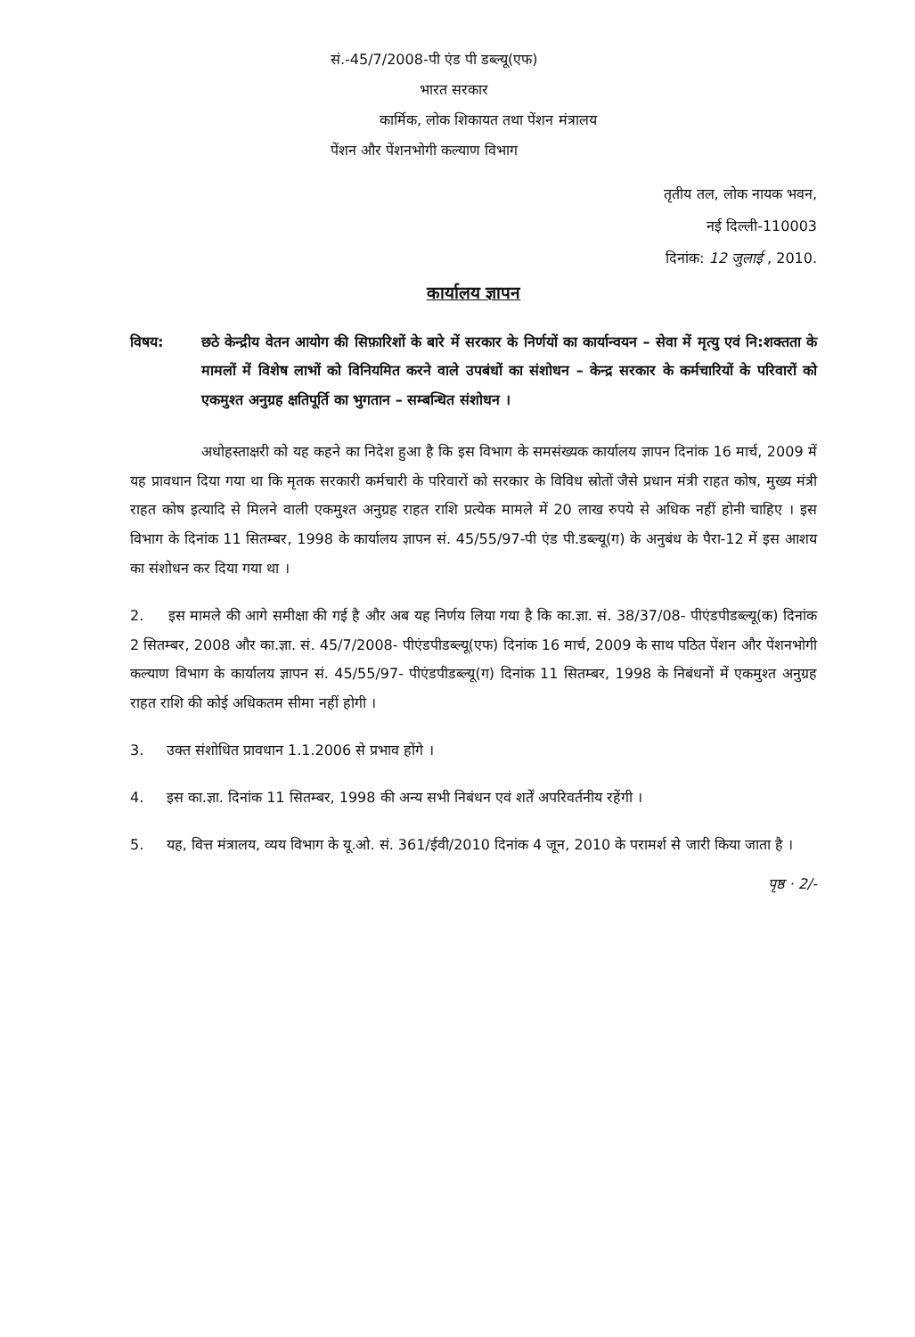सं.-45/7/2008-पी एंड पी डब्ल्यू(एफ)
भारत सरकार
कार्मिक, लोक शिकायत तथा पेंशन मंत्रालय
पेंशन और पेंशनभोगी कल्याण विभाग
तृतीय तल, लोक नायक भवन,
नई दिल्ली-110003
दिनांक: 12 जुलाई , 2010.
कार्यालय ज्ञापन
विषय: छठे केन्द्रीय वेतन आयोग की सिफ़ारिशों के बारे में सरकार के निर्णयों का कार्यान्वयन – सेवा में मृत्यु एवं नि:शक्तता के मामलों में विशेष लाभों को विनियमित करने वाले उपबंधों का संशोधन – केन्द्र सरकार के कर्मचारियों के परिवारों को एकमुश्त अनुग्रह क्षतिपूर्ति का भुगतान – सम्बन्धित संशोधन ।
अधोहस्ताक्षरी को यह कहने का निदेश हुआ है कि इस विभाग के समसंख्यक कार्यालय ज्ञापन दिनांक 16 मार्च, 2009 में यह प्रावधान दिया गया था कि मृतक सरकारी कर्मचारी के परिवारों को सरकार के विविध स्रोतों जैसे प्रधान मंत्री राहत कोष, मुख्य मंत्री राहत कोष इत्यादि से मिलने वाली एकमुश्त अनुग्रह राहत राशि प्रत्येक मामले में 20 लाख रुपये से अधिक नहीं होनी चाहिए । इस विभाग के दिनांक 11 सितम्बर, 1998 के कार्यालय ज्ञापन सं. 45/55/97-पी एंड पी.डब्ल्यू(ग) के अनुबंध के पैरा-12 में इस आशय का संशोधन कर दिया गया था ।
2. इस मामले की आगे समीक्षा की गई है और अब यह निर्णय लिया गया है कि का.ज्ञा. सं. 38/37/08- पीएंडपीडब्ल्यू(क) दिनांक 2 सितम्बर, 2008 और का.ज्ञा. सं. 45/7/2008- पीएंडपीडब्ल्यू(एफ) दिनांक 16 मार्च, 2009 के साथ पठित पेंशन और पेंशनभोगी कल्याण विभाग के कार्यालय ज्ञापन सं. 45/55/97- पीएंडपीडब्ल्यू(ग) दिनांक 11 सितम्बर, 1998 के निबंधनों में एकमुश्त अनुग्रह राहत राशि की कोई अधिकतम सीमा नहीं होगी ।
3. उक्त संशोधित प्रावधान 1.1.2006 से प्रभाव होंगे ।
4. इस का.ज्ञा. दिनांक 11 सितम्बर, 1998 की अन्य सभी निबंधन एवं शर्तें अपरिवर्तनीय रहेंगी ।
5. यह, वित्त मंत्रालय, व्यय विभाग के यू.ओ. सं. 361/ईवी/2010 दिनांक 4 जून, 2010 के परामर्श से जारी किया जाता है ।
पृष्ठ · 2/-